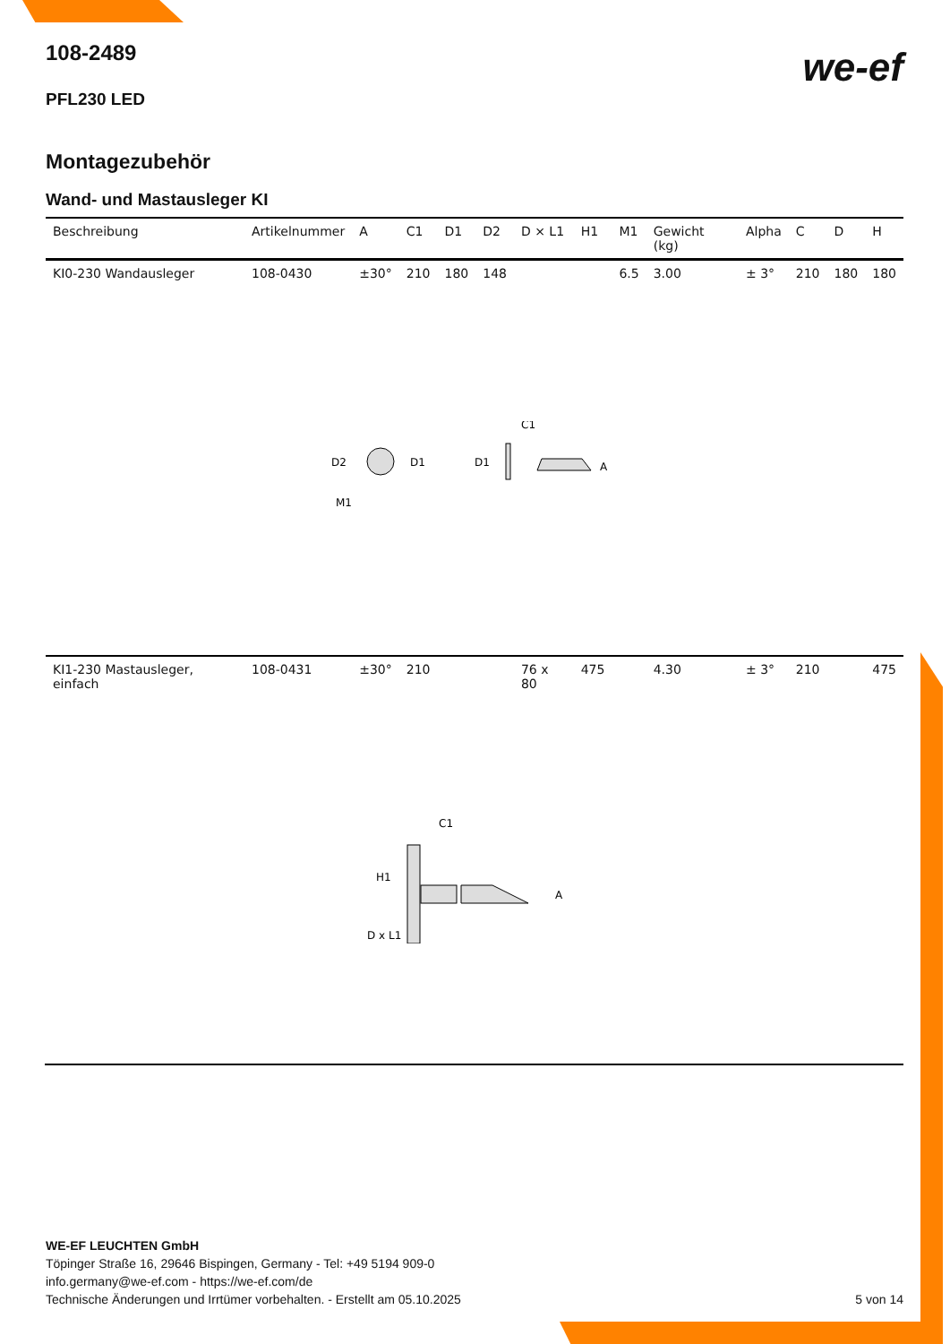108-2489 we-ef
PFL230 LED
Montagezubehör
Wand- und Mastausleger KI
| Beschreibung | Artikelnummer | A | C1 | D1 | D2 | D × L1 | H1 | M1 | Gewicht (kg) | Alpha | C | D | H |
| --- | --- | --- | --- | --- | --- | --- | --- | --- | --- | --- | --- | --- | --- |
| KI0-230 Wandausleger | 108-0430 | ±30° | 210 | 180 | 148 | | | 6.5 | 3.00 | ± 3° | 210 | 180 | 180 |
| D2 D1 M1 D1 C1 A | | | | | | | | | | | | | |
| KI1-230 Mastausleger, einfach | 108-0431 | ±30° | 210 | | | 76 x 80 | 475 | | 4.30 | ± 3° | 210 | | 475 |
| C1 H1 A D x L1 | | | | | | | | | | | | | |
WE-EF LEUCHTEN GmbH
Töpinger Straße 16, 29646 Bispingen, Germany - Tel: +49 5194 909-0
info.germany@we-ef.com - https://we-ef.com/de
Technische Änderungen und Irrtümer vorbehalten. - Erstellt am 05.10.2025 5 von 14